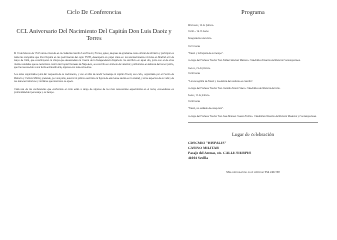Ciclo De Conferencias
CCL Aniversario Del Nacimiento Del Capitán Don Luis Daoiz y Torres
El 10 de febrero de 1767 nacía el mundo en la ciudad de Sevilla Luis Daoiz y Torres, quien, después de graduarse como oficial de artillería y participar en todas las campañas que libró España en las postrimerías del siglo XVIII, desempeñó un papel clave en los acontecimientos vividos en Madrid el 2 de mayo de 1808, que constituyeron la chispa que desencadenó la Guerra de la Independencia Española. Su sacrificio en aquel día, junto con el de otros ilustres soldados que se levantaron contra las tropas francesas de Napoleón, se convirtió en símbolo de valentía y patriotismo en defensa del honor patrio, que fue reconocido a una fecha extraordinaria, algunas con más entre ellos.
Los actos organizados para dar respuesta de su nacimiento, y con el afán de rendir homenaje al capitán Daoiz, son ciclo, organizado por el Centro de Historia y Cultura Militar, pretende, por una parte, acercar al público sevillano la figura de este héroe nacido en la ciudad, y otros aspectos de su vida y de los avances históricos y militares que marcaron su época.
Cada una de las conferencias que conforman el ciclo están a cargo de algunos de los más reconocidos especialistas en el tema, conocedores en profundidad del personaje y su tiempo.
Programa
Miércoles, 12 de febrero.
18.00 – 18.15 horas
Inauguración del ciclo.
18.15 horas
"Daoiz y la España de su tiempo".
A cargo del Profesor Doctor Don Rafael Sánchez Mantero. Catedrático Emérito de Historia Contemporánea.
Jueves, 13 de febrero.
18.00 horas
"La iconografía de Daoiz y la estética del realismo en Sevilla".
A cargo del Profesor Doctor Don Gerardo Pérez Calero. Catedrático de Historia del Arte.
Lunes, 14 de febrero.
18.00 horas
"Daoiz, un soldado de excepción".
A cargo del Profesor Doctor Don José Manuel Cuenca Toribio. Catedrático Emérito de Historia Moderna y Contemporánea.
Lugar de celebración
CDSCMEI "HISPALIS"
CASINO MILITAR
Pasaje del Arenas, s/n. CALLE SIERPES
41004 Sevilla
Más información en el teléfono 954 248 190